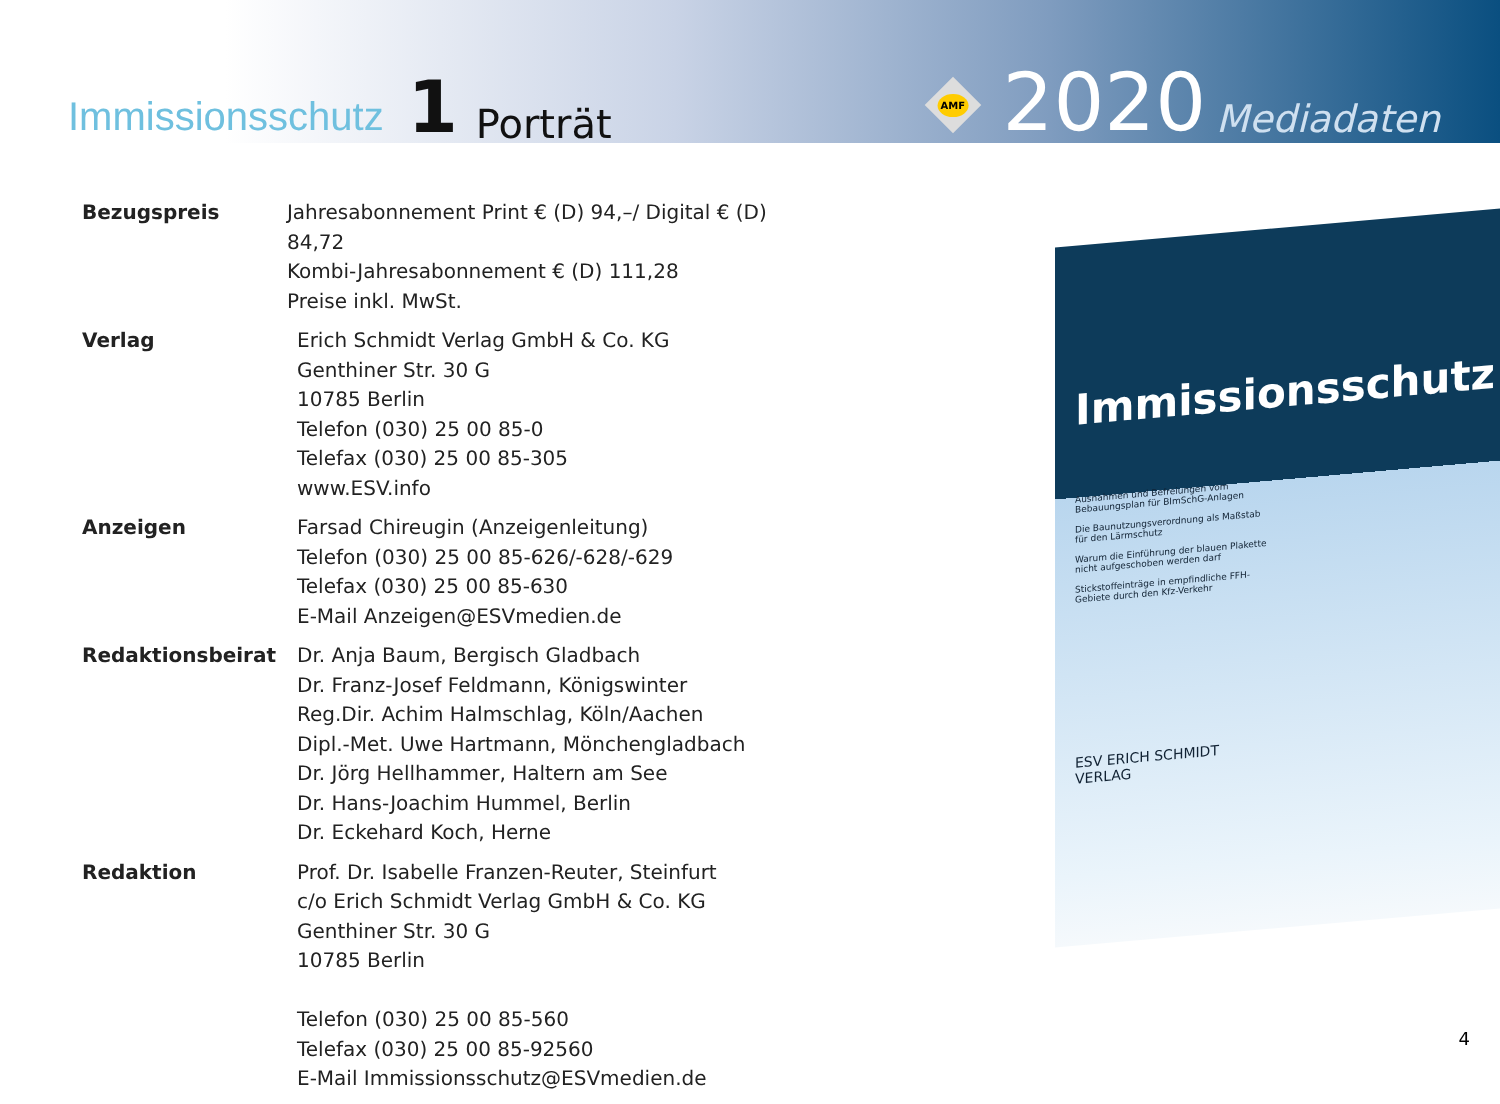Immissionsschutz 1 Porträt
AMF
2020 Mediadaten
Bezugspreis Jahresabonnement Print € (D) 94,–/ Digital € (D) 84,72
Kombi-Jahresabonnement € (D) 111,28
Preise inkl. MwSt.
Verlag Erich Schmidt Verlag GmbH & Co. KG
Genthiner Str. 30 G
10785 Berlin
Telefon (030) 25 00 85-0
Telefax (030) 25 00 85-305
www.ESV.info
Anzeigen Farsad Chireugin (Anzeigenleitung)
Telefon (030) 25 00 85-626/-628/-629
Telefax (030) 25 00 85-630
E-Mail Anzeigen@ESVmedien.de
Redaktionsbeirat Dr. Anja Baum, Bergisch Gladbach
Dr. Franz-Josef Feldmann, Königswinter
Reg.Dir. Achim Halmschlag, Köln/Aachen
Dipl.-Met. Uwe Hartmann, Mönchengladbach
Dr. Jörg Hellhammer, Haltern am See
Dr. Hans-Joachim Hummel, Berlin
Dr. Eckehard Koch, Herne
Redaktion Prof. Dr. Isabelle Franzen-Reuter, Steinfurt
c/o Erich Schmidt Verlag GmbH & Co. KG
Genthiner Str. 30 G
10785 Berlin
Telefon (030) 25 00 85-560
Telefax (030) 25 00 85-92560
E-Mail Immissionsschutz@ESVmedien.de
Immissionsschutz
Ausnahmen und Befreiungen vom Bebauungsplan für BImSchG-Anlagen
Die Baunutzungsverordnung als Maßstab für den Lärmschutz
Warum die Einführung der blauen Plakette nicht aufgeschoben werden darf
Stickstoffeinträge in empfindliche FFH-Gebiete durch den Kfz-Verkehr
ESV ERICH SCHMIDT VERLAG
4